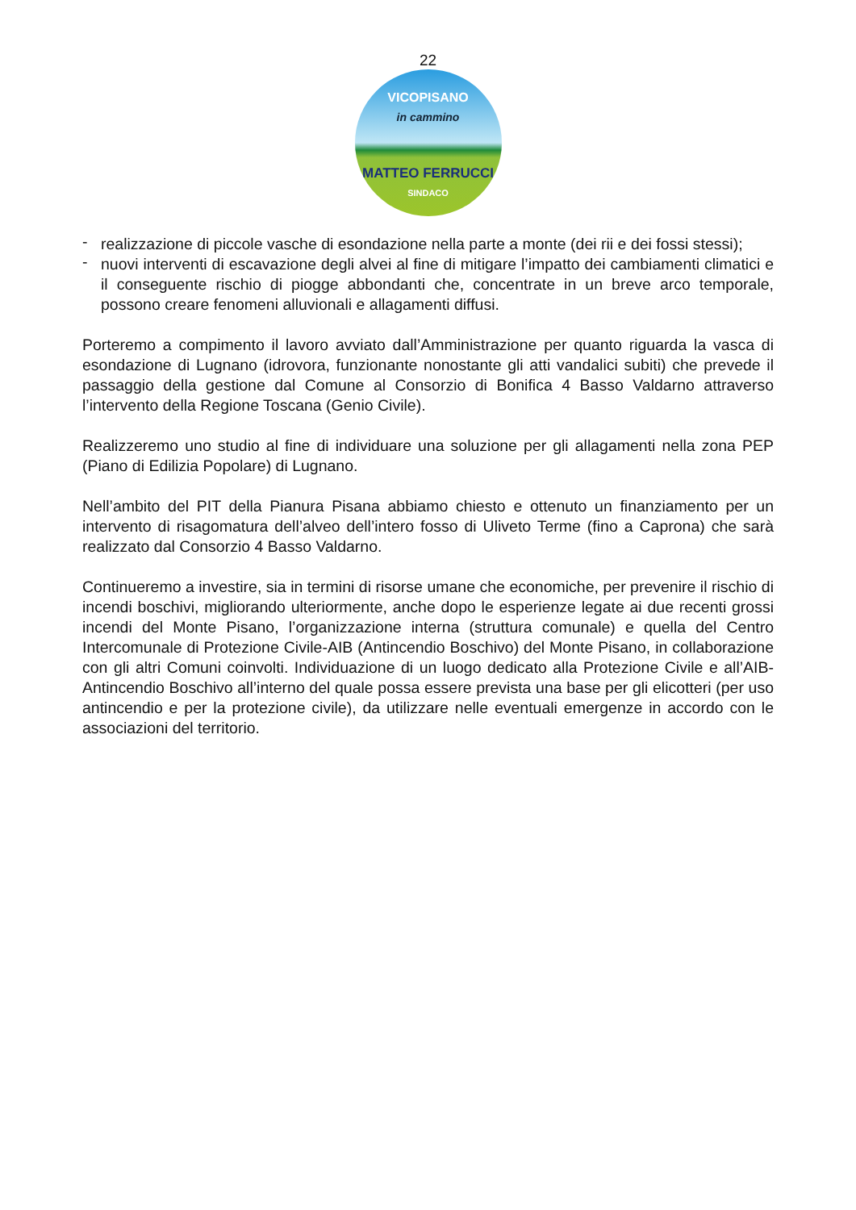22
VICOPISANO
in cammino
MATTEO FERRUCCI
SINDACO
- realizzazione di piccole vasche di esondazione nella parte a monte (dei rii e dei fossi stessi);
- nuovi interventi di escavazione degli alvei al fine di mitigare l’impatto dei cambiamenti climatici e il conseguente rischio di piogge abbondanti che, concentrate in un breve arco temporale, possono creare fenomeni alluvionali e allagamenti diffusi.
Porteremo a compimento il lavoro avviato dall’Amministrazione per quanto riguarda la vasca di esondazione di Lugnano (idrovora, funzionante nonostante gli atti vandalici subiti) che prevede il passaggio della gestione dal Comune al Consorzio di Bonifica 4 Basso Valdarno attraverso l’intervento della Regione Toscana (Genio Civile).
Realizzeremo uno studio al fine di individuare una soluzione per gli allagamenti nella zona PEP (Piano di Edilizia Popolare) di Lugnano.
Nell’ambito del PIT della Pianura Pisana abbiamo chiesto e ottenuto un finanziamento per un intervento di risagomatura dell’alveo dell’intero fosso di Uliveto Terme (fino a Caprona) che sarà realizzato dal Consorzio 4 Basso Valdarno.
Continueremo a investire, sia in termini di risorse umane che economiche, per prevenire il rischio di incendi boschivi, migliorando ulteriormente, anche dopo le esperienze legate ai due recenti grossi incendi del Monte Pisano, l’organizzazione interna (struttura comunale) e quella del Centro Intercomunale di Protezione Civile-AIB (Antincendio Boschivo) del Monte Pisano, in collaborazione con gli altri Comuni coinvolti. Individuazione di un luogo dedicato alla Protezione Civile e all’AIB-Antincendio Boschivo all’interno del quale possa essere prevista una base per gli elicotteri (per uso antincendio e per la protezione civile), da utilizzare nelle eventuali emergenze in accordo con le associazioni del territorio.